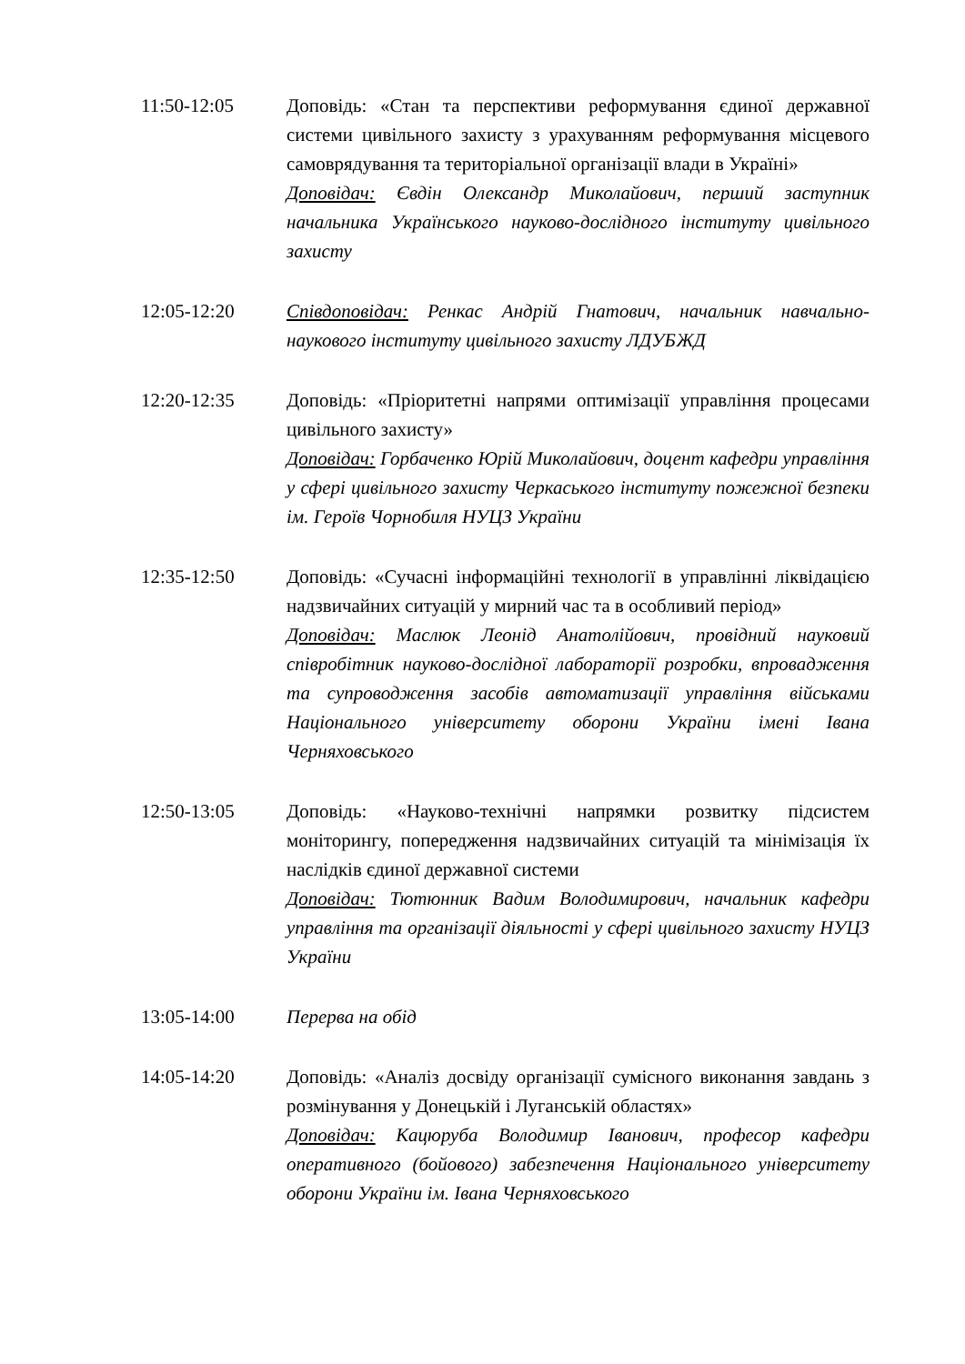11:50-12:05 Доповідь: «Стан та перспективи реформування єдиної державної системи цивільного захисту з урахуванням реформування місцевого самоврядування та територіальної організації влади в Україні»
Доповідач: Євдін Олександр Миколайович, перший заступник начальника Українського науково-дослідного інституту цивільного захисту
12:05-12:20 Співдоповідач: Ренкас Андрій Гнатович, начальник навчально-наукового інституту цивільного захисту ЛДУБЖД
12:20-12:35 Доповідь: «Пріоритетні напрями оптимізації управління процесами цивільного захисту»
Доповідач: Горбаченко Юрій Миколайович, доцент кафедри управління у сфері цивільного захисту Черкаського інституту пожежної безпеки ім. Героїв Чорнобиля НУЦЗ України
12:35-12:50 Доповідь: «Сучасні інформаційні технології в управлінні ліквідацією надзвичайних ситуацій у мирний час та в особливий період»
Доповідач: Маслюк Леонід Анатолійович, провідний науковий співробітник науково-дослідної лабораторії розробки, впровадження та супроводження засобів автоматизації управління військами Національного університету оборони України імені Івана Черняховського
12:50-13:05 Доповідь: «Науково-технічні напрямки розвитку підсистем моніторингу, попередження надзвичайних ситуацій та мінімізація їх наслідків єдиної державної системи
Доповідач: Тютюнник Вадим Володимирович, начальник кафедри управління та організації діяльності у сфері цивільного захисту НУЦЗ України
13:05-14:00 Перерва на обід
14:05-14:20 Доповідь: «Аналіз досвіду організації сумісного виконання завдань з розмінування у Донецькій і Луганській областях»
Доповідач: Кацюруба Володимир Іванович, професор кафедри оперативного (бойового) забезпечення Національного університету оборони України ім. Івана Черняховського